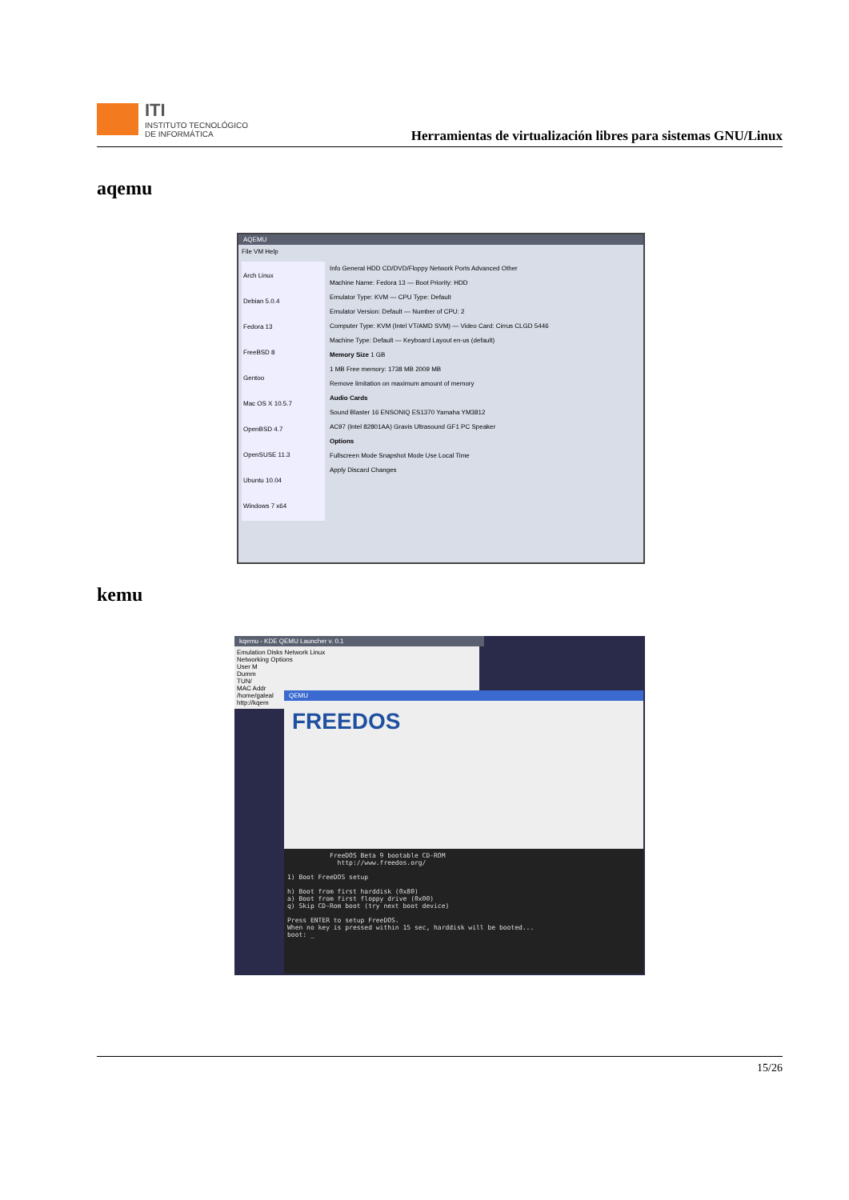ITI
INSTITUTO TECNOLÓGICO
DE INFORMÁTICA
Herramientas de virtualización libres para sistemas GNU/Linux
aqemu
AQEMU
File VM Help
Arch Linux
Debian 5.0.4
Fedora 13
FreeBSD 8
Gentoo
Mac OS X 10.5.7
OpenBSD 4.7
OpenSUSE 11.3
Ubuntu 10.04
Windows 7 x64
Info General HDD CD/DVD/Floppy Network Ports Advanced Other
Machine Name: Fedora 13 — Boot Priority: HDD
Emulator Type: KVM — CPU Type: Default
Emulator Version: Default — Number of CPU: 2
Computer Type: KVM (Intel VT/AMD SVM) — Video Card: Cirrus CLGD 5446
Machine Type: Default — Keyboard Layout en-us (default)
Memory Size 1 GB
1 MB Free memory: 1738 MB 2009 MB
Remove limitation on maximum amount of memory
Audio Cards
Sound Blaster 16 ENSONIQ ES1370 Yamaha YM3812
AC97 (Intel 82801AA) Gravis Ultrasound GF1 PC Speaker
Options
Fullscreen Mode Snapshot Mode Use Local Time
Apply Discard Changes
kemu
kqemu - KDE QEMU Launcher v. 0.1
Emulation Disks Network Linux
Networking Options
User M
Dumm
TUN/
MAC Addr
/home/galeal
http://kqem
QEMU
FREEDOS
           FreeDOS Beta 9 bootable CD-ROM
             http://www.freedos.org/

1) Boot FreeDOS setup

h) Boot from first harddisk (0x80)
a) Boot from first floppy drive (0x00)
q) Skip CD-Rom boot (try next boot device)

Press ENTER to setup FreeDOS.
When no key is pressed within 15 sec, harddisk will be booted...
boot: _
15/26